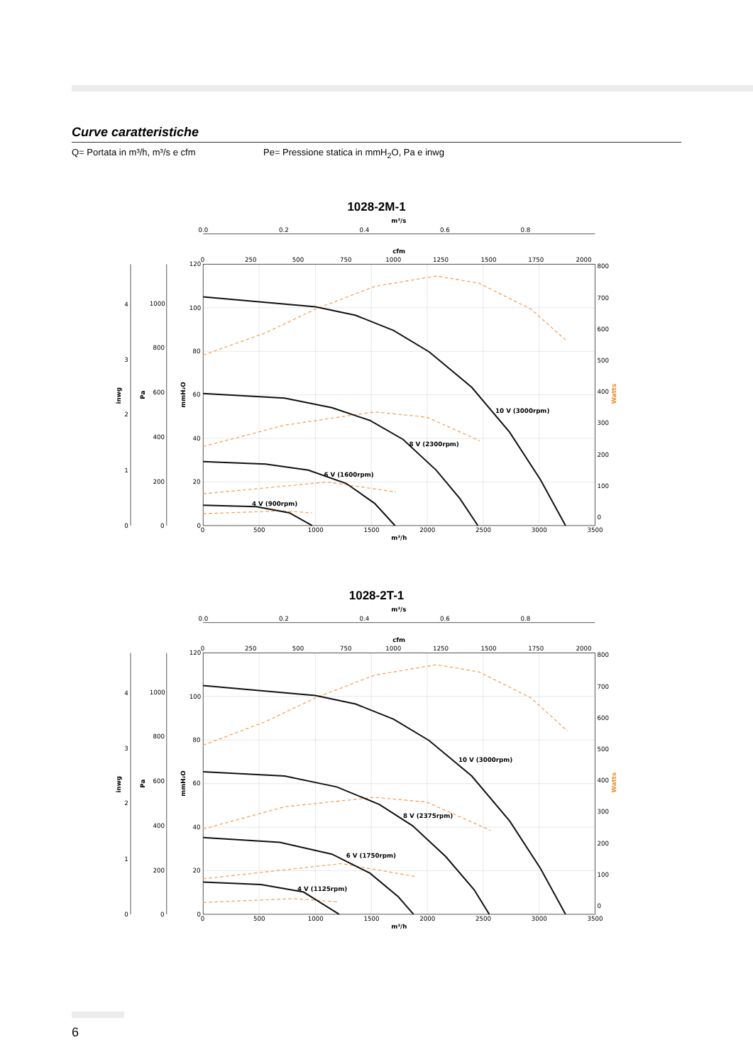Curve caratteristiche
Q= Portata in m³/h, m³/s e cfm Pe= Pressione statica in mmH<sub>2</sub>O, Pa e inwg
1028-2M-1
m³/s
0.0
0.2
0.4
0.6
0.8
cfm
0
250
500
750
1000
1250
1500
1750
2000
4
3
2
1
0
1000
800
600
400
200
0
120
100
80
60
40
20
0
800
700
600
500
400
300
200
100
0
Watts
inwg
Pa
mmH₂O
0
500
1000
1500
2000
2500
3000
3500
m³/h
10 V (3000rpm)
8 V (2300rpm)
6 V (1600rpm)
4 V (900rpm)
1028-2T-1
m³/s
0.0
0.2
0.4
0.6
0.8
cfm
0
250
500
750
1000
1250
1500
1750
2000
4
3
2
1
0
1000
800
600
400
200
0
120
100
80
60
40
20
0
800
700
600
500
400
300
200
100
0
Watts
inwg
Pa
mmH₂O
0
500
1000
1500
2000
2500
3000
3500
m³/h
10 V (3000rpm)
8 V (2375rpm)
6 V (1750rpm)
4 V (1125rpm)
6